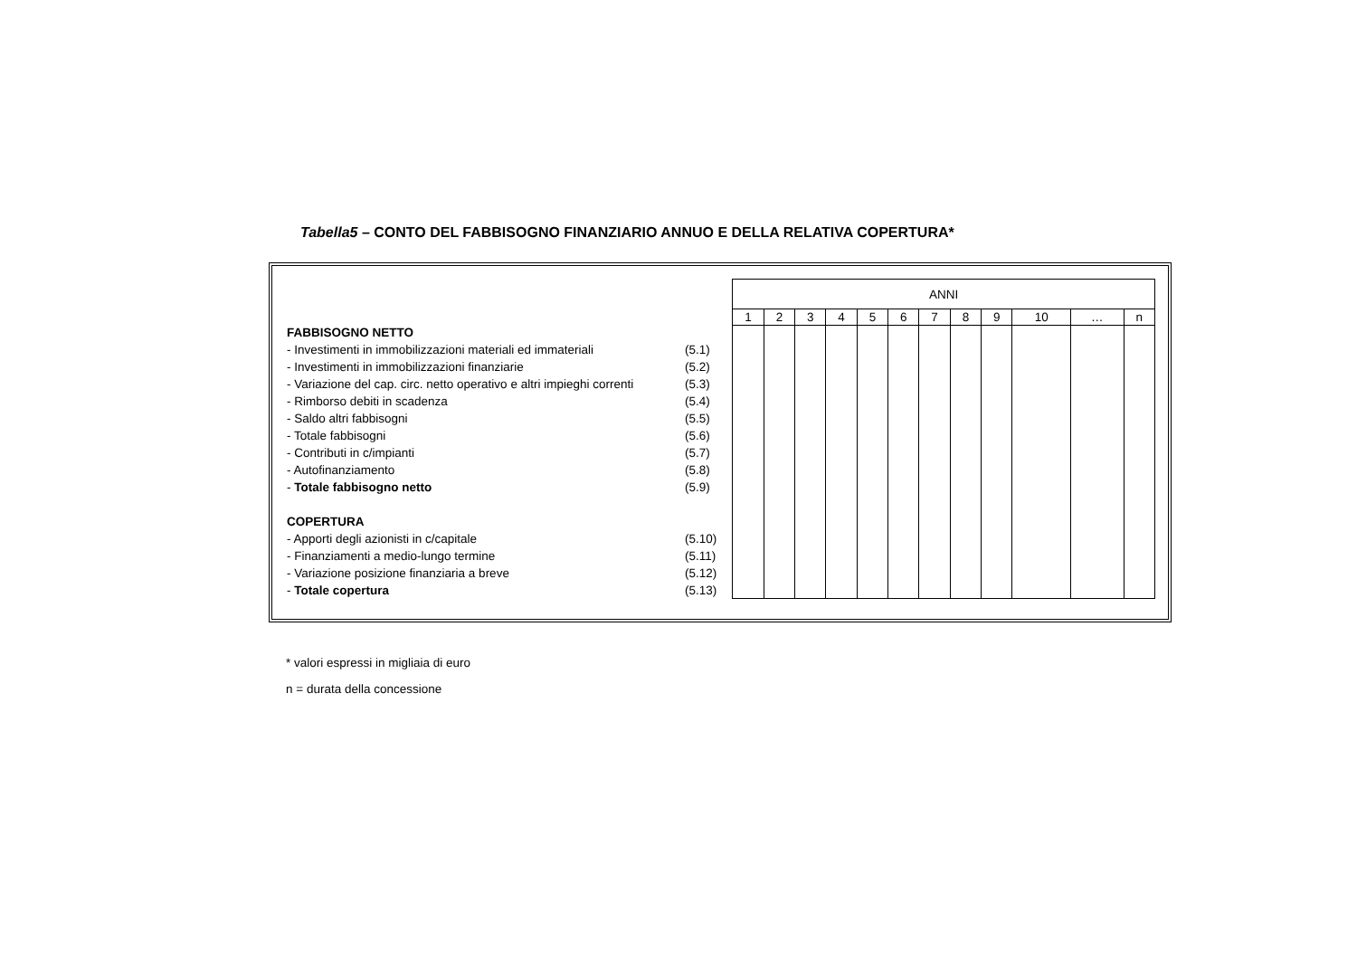Tabella5 – CONTO DEL FABBISOGNO FINANZIARIO ANNUO E DELLA RELATIVA COPERTURA*
FABBISOGNO NETTO
- Investimenti in immobilizzazioni materiali ed immateriali (5.1)
- Investimenti in immobilizzazioni finanziarie (5.2)
- Variazione del cap. circ. netto operativo e altri impieghi correnti (5.3)
- Rimborso debiti in scadenza (5.4)
- Saldo altri fabbisogni (5.5)
- Totale fabbisogni (5.6)
- Contributi in c/impianti (5.7)
- Autofinanziamento (5.8)
- Totale fabbisogno netto (5.9)
COPERTURA
- Apporti degli azionisti in c/capitale (5.10)
- Finanziamenti a medio-lungo termine (5.11)
- Variazione posizione finanziaria a breve (5.12)
- Totale copertura (5.13)
| ANNI | | | | | | | | | | | |
| --- | --- | --- | --- | --- | --- | --- | --- | --- | --- | --- | --- |
| 1 | 2 | 3 | 4 | 5 | 6 | 7 | 8 | 9 | 10 | … | n |
* valori espressi in migliaia di euro
n = durata della concessione